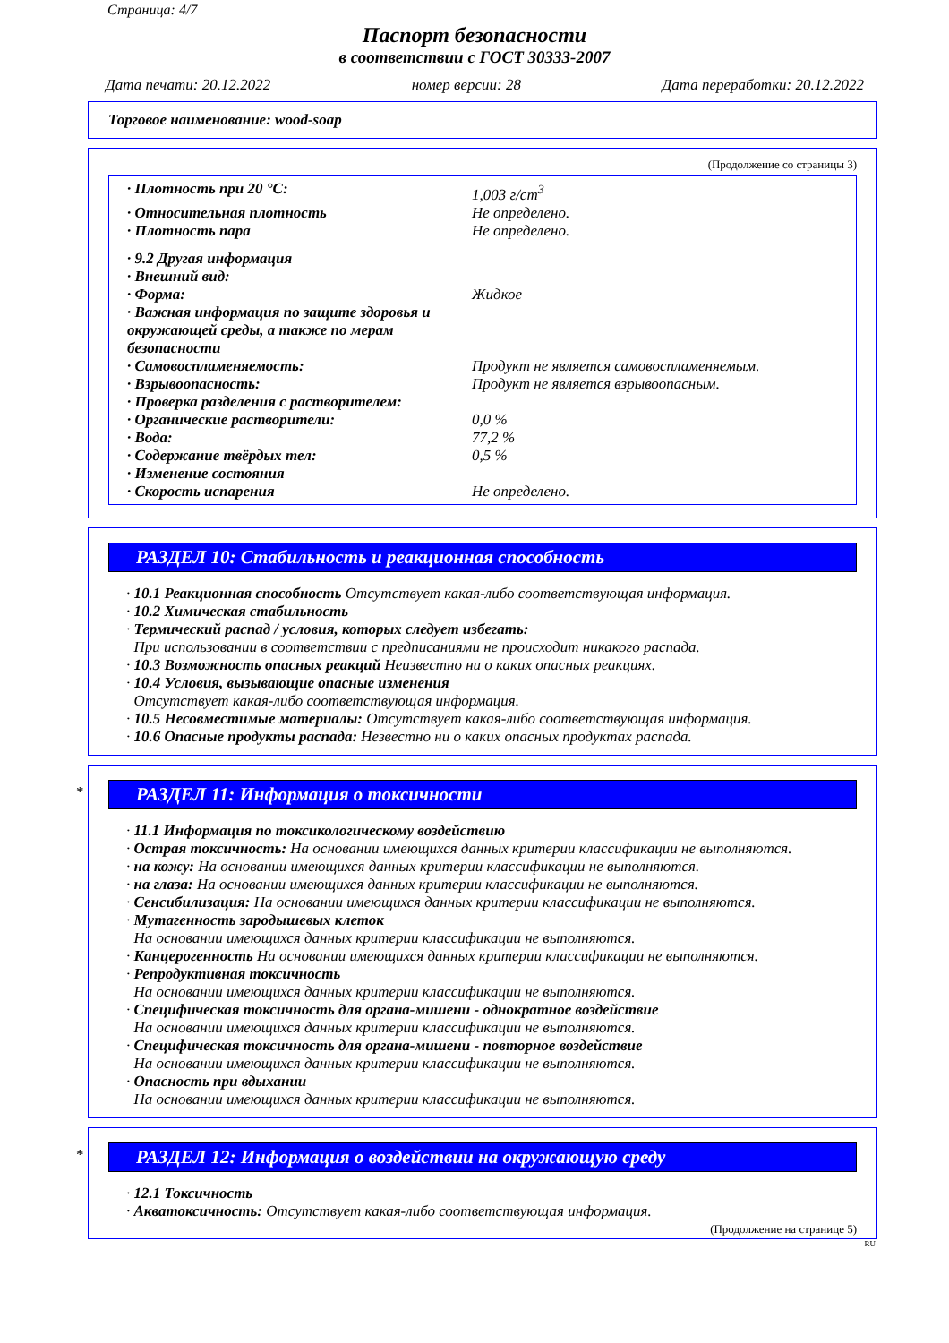Страница: 4/7
Паспорт безопасности
в соответствии с ГОСТ 30333-2007
Дата печати: 20.12.2022 номер версии: 28 Дата переработки: 20.12.2022
Торговое наименование: wood-soap
(Продолжение со страницы 3)
· Плотность при 20 °C: 1,003 г/cm<sup>3</sup>
· Относительная плотность Не определено.
· Плотность пара Не определено.
· 9.2 Другая информация
· Внешний вид:
· Форма: Жидкое
· Важная информация по защите здоровья и окружающей среды, а также по мерам безопасности
· Самовоспламеняемость: Продукт не является самовоспламеняемым.
· Взрывоопасность: Продукт не является взрывоопасным.
· Проверка разделения с растворителем:
· Органические растворители: 0,0 %
· Вода: 77,2 %
· Содержание твёрдых тел: 0,5 %
· Изменение состояния
· Скорость испарения Не определено.
РАЗДЕЛ 10: Стабильность и реакционная способность
· 10.1 Реакционная способность Отсутствует какая-либо соответствующая информация.
· 10.2 Химическая стабильность
· Термический распад / условия, которых следует избегать:
При использовании в соответствии с предписаниями не происходит никакого распада.
· 10.3 Возможность опасных реакций Неизвестно ни о каких опасных реакциях.
· 10.4 Условия, вызывающие опасные изменения
Отсутствует какая-либо соответствующая информация.
· 10.5 Несовместимые материалы: Отсутствует какая-либо соответствующая информация.
· 10.6 Опасные продукты распада: Незвестно ни о каких опасных продуктах распада.
*
РАЗДЕЛ 11: Информация о токсичности
· 11.1 Информация по токсикологическому воздействию
· Острая токсичность: На основании имеющихся данных критерии классификации не выполняются.
· на кожу: На основании имеющихся данных критерии классификации не выполняются.
· на глаза: На основании имеющихся данных критерии классификации не выполняются.
· Сенсибилизация: На основании имеющихся данных критерии классификации не выполняются.
· Мутагенность зародышевых клеток
На основании имеющихся данных критерии классификации не выполняются.
· Канцерогенность На основании имеющихся данных критерии классификации не выполняются.
· Репродуктивная токсичность
На основании имеющихся данных критерии классификации не выполняются.
· Специфическая токсичность для органа-мишени - однократное воздействие
На основании имеющихся данных критерии классификации не выполняются.
· Специфическая токсичность для органа-мишени - повторное воздействие
На основании имеющихся данных критерии классификации не выполняются.
· Опасность при вдыхании
На основании имеющихся данных критерии классификации не выполняются.
*
РАЗДЕЛ 12: Информация о воздействии на окружающую среду
· 12.1 Токсичность
· Акватоксичность: Отсутствует какая-либо соответствующая информация.
(Продолжение на странице 5)
RU